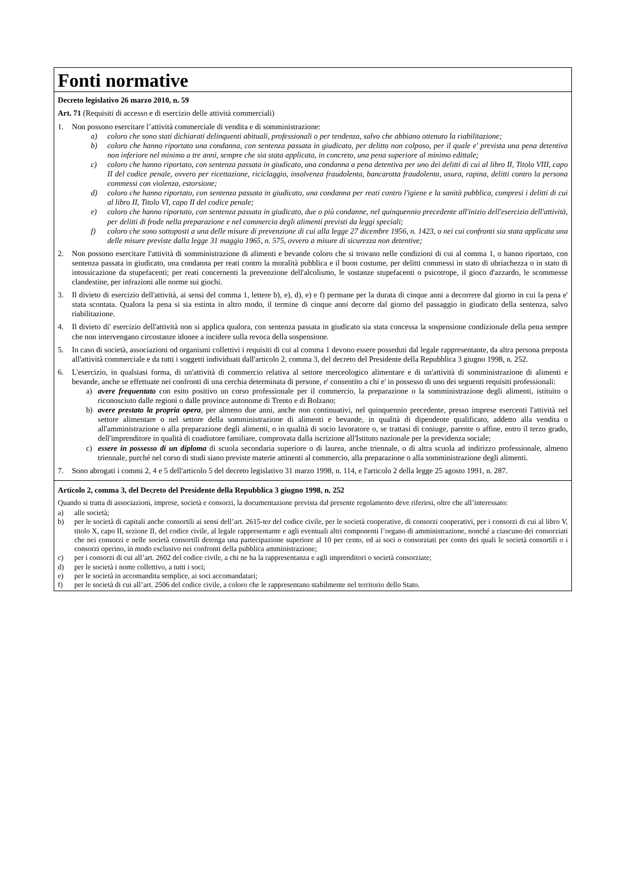Fonti normative
Decreto legislativo 26 marzo 2010, n. 59
Art. 71 (Requisiti di accesso e di esercizio delle attività commerciali)
1. Non possono esercitare l’attività commerciale di vendita e di somministrazione:
a) coloro che sono stati dichiarati delinquenti abituali, professionali o per tendenza, salvo che abbiano ottenuto la riabilitazione;
b) coloro che hanno riportato una condanna, con sentenza passata in giudicato, per delitto non colposo, per il quale e' prevista una pena detentiva non inferiore nel minimo a tre anni, sempre che sia stata applicata, in concreto, una pena superiore al minimo edittale;
c) coloro che hanno riportato, con sentenza passata in giudicato, una condanna a pena detentiva per uno dei delitti di cui al libro II, Titolo VIII, capo II del codice penale, ovvero per ricettazione, riciclaggio, insolvenza fraudolenta, bancarotta fraudolenta, usura, rapina, delitti contro la persona commessi con violenza, estorsione;
d) coloro che hanno riportato, con sentenza passata in giudicato, una condanna per reati contro l'igiene e la sanità pubblica, compresi i delitti di cui al libro II, Titolo VI, capo II del codice penale;
e) coloro che hanno riportato, con sentenza passata in giudicato, due o più condanne, nel quinquennio precedente all'inizio dell'esercizio dell'attività, per delitti di frode nella preparazione e nel commercio degli alimenti previsti da leggi speciali;
f) coloro che sono sottoposti a una delle misure di prevenzione di cui alla legge 27 dicembre 1956, n. 1423, o nei cui confronti sia stata applicata una delle misure previste dalla legge 31 maggio 1965, n. 575, ovvero a misure di sicurezza non detentive;
2. Non possono esercitare l'attività di somministrazione di alimenti e bevande coloro che si trovano nelle condizioni di cui al comma 1, o hanno riportato, con sentenza passata in giudicato, una condanna per reati contro la moralità pubblica e il buon costume, per delitti commessi in stato di ubriachezza o in stato di intossicazione da stupefacenti; per reati concernenti la prevenzione dell'alcolismo, le sostanze stupefacenti o psicotrope, il gioco d'azzardo, le scommesse clandestine, per infrazioni alle norme sui giochi.
3. Il divieto di esercizio dell'attività, ai sensi del comma 1, lettere b), e), d), e) e f) permane per la durata di cinque anni a decorrere dal giorno in cui la pena e' stata scontata. Qualora la pena si sia estinta in altro modo, il termine di cinque anni decorre dal giorno del passaggio in giudicato della sentenza, salvo riabilitazione.
4. Il divieto di' esercizio dell'attività non si applica qualora, con sentenza passata in giudicato sia stata concessa la sospensione condizionale della pena sempre che non intervengano circostanze idonee a incidere sulla revoca della sospensione.
5. In caso di società, associazioni od organismi collettivi i requisiti di cui al comma 1 devono essere posseduti dal legale rappresentante, da altra persona preposta all'attività commerciale e da tutti i soggetti individuati dall'articolo 2, comma 3, del decreto del Presidente della Repubblica 3 giugno 1998, n. 252.
6. L'esercizio, in qualsiasi forma, di un'attività di commercio relativa al settore merceologico alimentare e di un'attività di somministrazione di alimenti e bevande, anche se effettuate nei confronti di una cerchia determinata di persone, e' consentito a chi e' in possesso di uno dei seguenti requisiti professionali:
a) avere frequentato con esito positivo un corso professionale per il commercio, la preparazione o la somministrazione degli alimenti, istituito o riconosciuto dalle regioni o dalle province autonome di Trento e di Bolzano;
b) avere prestato la propria opera, per almeno due anni, anche non continuativi, nel quinquennio precedente, presso imprese esercenti l'attività nel settore alimentare o nel settore della somministrazione di alimenti e bevande, in qualità di dipendente qualificato, addetto alla vendita o all'amministrazione o alla preparazione degli alimenti, o in qualità di socio lavoratore o, se trattasi di coniuge, parente o affine, entro il terzo grado, dell'imprenditore in qualità di coadiutore familiare, comprovata dalla iscrizione all'Istituto nazionale per la previdenza sociale;
c) essere in possesso di un diploma di scuola secondaria superiore o di laurea, anche triennale, o di altra scuola ad indirizzo professionale, almeno triennale, purché nel corso di studi siano previste materie attinenti al commercio, alla preparazione o alla somministrazione degli alimenti.
7. Sono abrogati i commi 2, 4 e 5 dell'articolo 5 del decreto legislativo 31 marzo 1998, n. 114, e l'articolo 2 della legge 25 agosto 1991, n. 287.
Articolo 2, comma 3, del Decreto del Presidente della Repubblica 3 giugno 1998, n. 252
Quando si tratta di associazioni, imprese, società e consorzi, la documentazione prevista dal presente regolamento deve riferirsi, oltre che all’interessato:
a) alle società;
b) per le società di capitali anche consortili ai sensi dell’art. 2615-ter del codice civile, per le società cooperative, di consorzi cooperativi, per i consorzi di cui al libro V, titolo X, capo II, sezione II, del codice civile, al legale rappresentante e agli eventuali altri componenti l’organo di amministrazione, nonché a ciascuno dei consorziati che nei consorzi e nelle società consortili detenga una partecipazione superiore al 10 per cento, ed ai soci o consorziati per conto dei quali le società consortili o i consorzi operino, in modo esclusivo nei confronti della pubblica amministrazione;
c) per i consorzi di cui all’art. 2602 del codice civile, a chi ne ha la rappresentanza e agli imprenditori o società consorziate;
d) per le società i nome collettivo, a tutti i soci;
e) per le società in accomandita semplice, ai soci accomandatari;
f) per le società di cui all’art. 2506 del codice civile, a coloro che le rappresentano stabilmente nel territorio dello Stato.